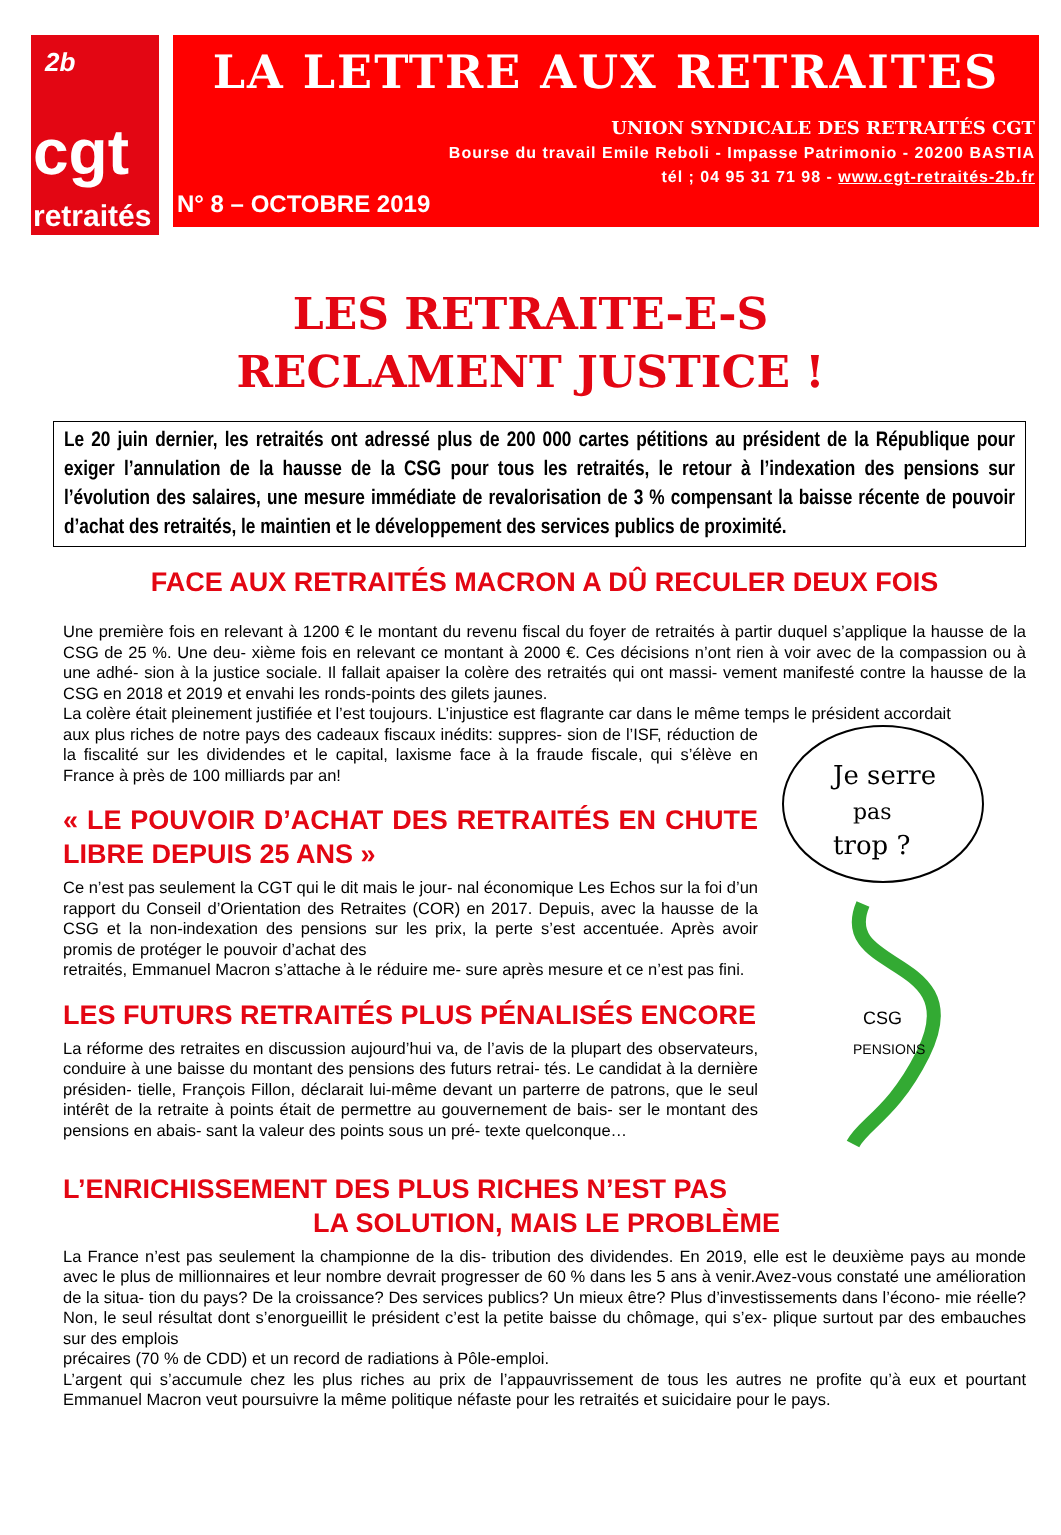2b
cgt
retraités
LA LETTRE AUX RETRAITES
UNION SYNDICALE DES RETRAITÉS CGT
Bourse du travail Emile Reboli - Impasse Patrimonio - 20200 BASTIA
tél ; 04 95 31 71 98 - www.cgt-retraités-2b.fr
N° 8 – OCTOBRE 2019
LES RETRAITE-E-S
RECLAMENT JUSTICE !
Le 20 juin dernier, les retraités ont adressé plus de 200 000 cartes pétitions au président de la République pour exiger l’annulation de la hausse de la CSG pour tous les retraités, le retour à l’indexation des pensions sur l’évolution des salaires, une mesure immédiate de revalorisation de 3 % compensant la baisse récente de pouvoir d’achat des retraités, le maintien et le développement des services publics de proximité.
FACE AUX RETRAITÉS MACRON A DÛ RECULER DEUX FOIS
Une première fois en relevant à 1200 € le montant du revenu fiscal du foyer de retraités à partir duquel s’applique la hausse de la CSG de 25 %. Une deu- xième fois en relevant ce montant à 2000 €. Ces décisions n’ont rien à voir avec de la compassion ou à une adhé- sion à la justice sociale. Il fallait apaiser la colère des retraités qui ont massi- vement manifesté contre la hausse de la CSG en 2018 et 2019 et envahi les ronds-points des gilets jaunes.
La colère était pleinement justifiée et l’est toujours. L’injustice est flagrante car dans le même temps le président accordait
aux plus riches de notre pays des cadeaux fiscaux inédits: suppres- sion de l’ISF, réduction de la fiscalité sur les dividendes et le capital, laxisme face à la fraude fiscale, qui s’élève en France à près de 100 milliards par an!
« LE POUVOIR D’ACHAT DES RETRAITÉS EN CHUTE LIBRE DEPUIS 25 ANS »
Ce n’est pas seulement la CGT qui le dit mais le jour- nal économique Les Echos sur la foi d’un rapport du Conseil d’Orientation des Retraites (COR) en 2017. Depuis, avec la hausse de la CSG et la non-indexation des pensions sur les prix, la perte s’est accentuée. Après avoir promis de protéger le pouvoir d’achat des
retraités, Emmanuel Macron s’attache à le réduire me- sure après mesure et ce n’est pas fini.
LES FUTURS RETRAITÉS PLUS PÉNALISÉS ENCORE
La réforme des retraites en discussion aujourd’hui va, de l’avis de la plupart des observateurs, conduire à une baisse du montant des pensions des futurs retrai- tés. Le candidat à la dernière présiden- tielle, François Fillon, déclarait lui-même devant un parterre de patrons, que le seul intérêt de la retraite à points était de permettre au gouvernement de bais- ser le montant des pensions en abais- sant la valeur des points sous un pré- texte quelconque…
Je serre
pas
trop ?
CSG
PENSIONS
L’ENRICHISSEMENT DES PLUS RICHES N’EST PAS
LA SOLUTION, MAIS LE PROBLÈME
La France n’est pas seulement la championne de la dis- tribution des dividendes. En 2019, elle est le deuxième pays au monde avec le plus de millionnaires et leur nombre devrait progresser de 60 % dans les 5 ans à venir.Avez-vous constaté une amélioration de la situa- tion du pays? De la croissance? Des services publics? Un mieux être? Plus d’investissements dans l’écono- mie réelle? Non, le seul résultat dont s’enorgueillit le président c’est la petite baisse du chômage, qui s’ex- plique surtout par des embauches sur des emplois
précaires (70 % de CDD) et un record de radiations à Pôle-emploi.
L’argent qui s’accumule chez les plus riches au prix de l’appauvrissement de tous les autres ne profite qu’à eux et pourtant Emmanuel Macron veut poursuivre la même politique néfaste pour les retraités et suicidaire pour le pays.